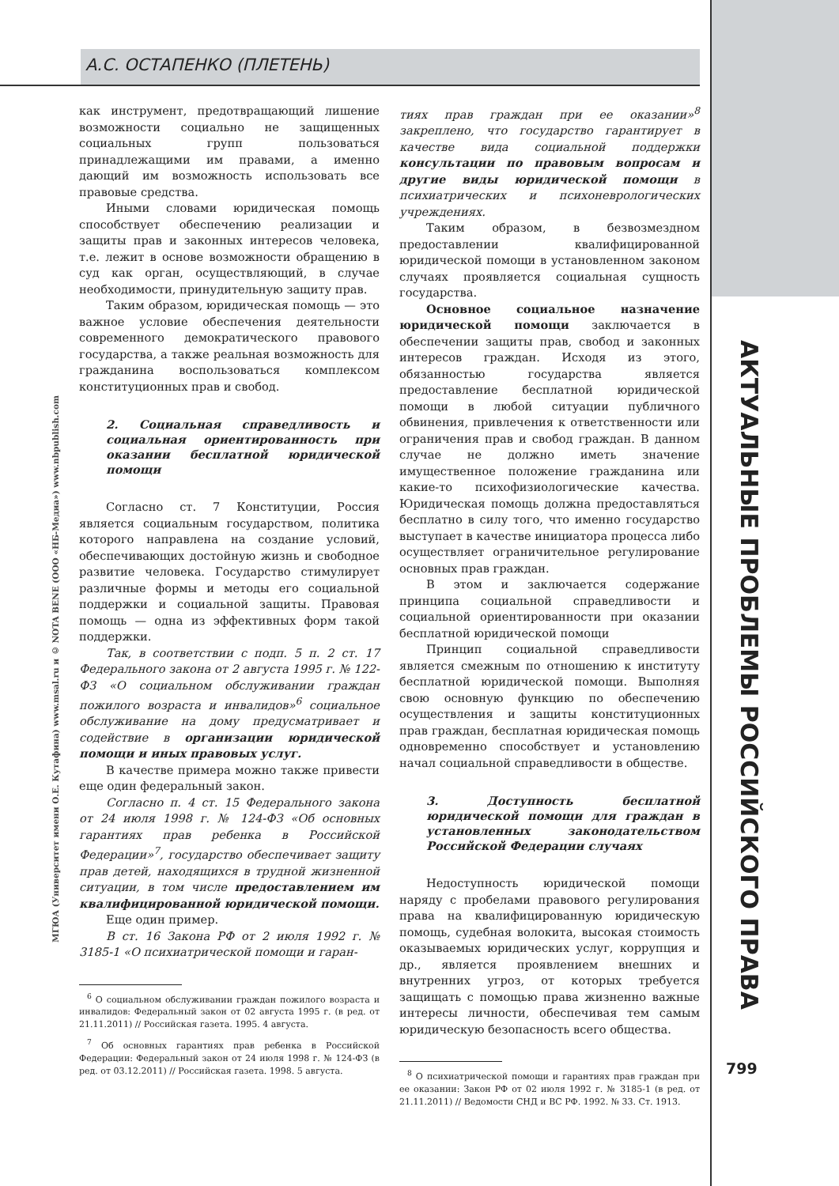А.С. ОСТАПЕНКО (ПЛЕТЕНЬ)
как инструмент, предотвращающий лишение возможности социально не защищенных социальных групп пользоваться принадлежащими им правами, а именно дающий им возможность использовать все правовые средства.
Иными словами юридическая помощь способствует обеспечению реализации и защиты прав и законных интересов человека, т.е. лежит в основе возможности обращению в суд как орган, осуществляющий, в случае необходимости, принудительную защиту прав.
Таким образом, юридическая помощь — это важное условие обеспечения деятельности современного демократического правового государства, а также реальная возможность для гражданина воспользоваться комплексом конституционных прав и свобод.
2. Социальная справедливость и социальная ориентированность при оказании бесплатной юридической помощи
Согласно ст. 7 Конституции, Россия является социальным государством, политика которого направлена на создание условий, обеспечивающих достойную жизнь и свободное развитие человека. Государство стимулирует различные формы и методы его социальной поддержки и социальной защиты. Правовая помощь — одна из эффективных форм такой поддержки.
Так, в соответствии с подп. 5 п. 2 ст. 17 Федерального закона от 2 августа 1995 г. № 122-ФЗ «О социальном обслуживании граждан пожилого возраста и инвалидов»<sup>6</sup> социальное обслуживание на дому предусматривает и содействие в организации юридической помощи и иных правовых услуг.
В качестве примера можно также привести еще один федеральный закон.
Согласно п. 4 ст. 15 Федерального закона от 24 июля 1998 г. № 124-ФЗ «Об основных гарантиях прав ребенка в Российской Федерации»<sup>7</sup>, государство обеспечивает защиту прав детей, находящихся в трудной жизненной ситуации, в том числе предоставлением им квалифицированной юридической помощи.
Еще один пример.
В ст. 16 Закона РФ от 2 июля 1992 г. № 3185-1 «О психиатрической помощи и гаран-
<sup>6</sup> О социальном обслуживании граждан пожилого возраста и инвалидов: Федеральный закон от 02 августа 1995 г. (в ред. от 21.11.2011) // Российская газета. 1995. 4 августа.
<sup>7</sup> Об основных гарантиях прав ребенка в Российской Федерации: Федеральный закон от 24 июля 1998 г. № 124-ФЗ (в ред. от 03.12.2011) // Российская газета. 1998. 5 августа.
тиях прав граждан при ее оказании»<sup>8</sup> закреплено, что государство гарантирует в качестве вида социальной поддержки консультации по правовым вопросам и другие виды юридической помощи в психиатрических и психоневрологических учреждениях.
Таким образом, в безвозмездном предоставлении квалифицированной юридической помощи в установленном законом случаях проявляется социальная сущность государства.
Основное социальное назначение юридической помощи заключается в обеспечении защиты прав, свобод и законных интересов граждан. Исходя из этого, обязанностью государства является предоставление бесплатной юридической помощи в любой ситуации публичного обвинения, привлечения к ответственности или ограничения прав и свобод граждан. В данном случае не должно иметь значение имущественное положение гражданина или какие-то психофизиологические качества. Юридическая помощь должна предоставляться бесплатно в силу того, что именно государство выступает в качестве инициатора процесса либо осуществляет ограничительное регулирование основных прав граждан.
В этом и заключается содержание принципа социальной справедливости и социальной ориентированности при оказании бесплатной юридической помощи
Принцип социальной справедливости является смежным по отношению к институту бесплатной юридической помощи. Выполняя свою основную функцию по обеспечению осуществления и защиты конституционных прав граждан, бесплатная юридическая помощь одновременно способствует и установлению начал социальной справедливости в обществе.
3. Доступность бесплатной юридической помощи для граждан в установленных законодательством Российской Федерации случаях
Недоступность юридической помощи наряду с пробелами правового регулирования права на квалифицированную юридическую помощь, судебная волокита, высокая стоимость оказываемых юридических услуг, коррупция и др., является проявлением внешних и внутренних угроз, от которых требуется защищать с помощью права жизненно важные интересы личности, обеспечивая тем самым юридическую безопасность всего общества.
<sup>8</sup> О психиатрической помощи и гарантиях прав граждан при ее оказании: Закон РФ от 02 июля 1992 г. № 3185-1 (в ред. от 21.11.2011) // Ведомости СНД и ВС РФ. 1992. № 33. Ст. 1913.
АКТУАЛЬНЫЕ ПРОБЛЕМЫ РОССИЙСКОГО ПРАВА
МГЮА (Университет имени О.Е. Кутафина) www.msal.ru и © NOTA BENE (ООО «НБ-Медиа») www.nbpublish.com
799